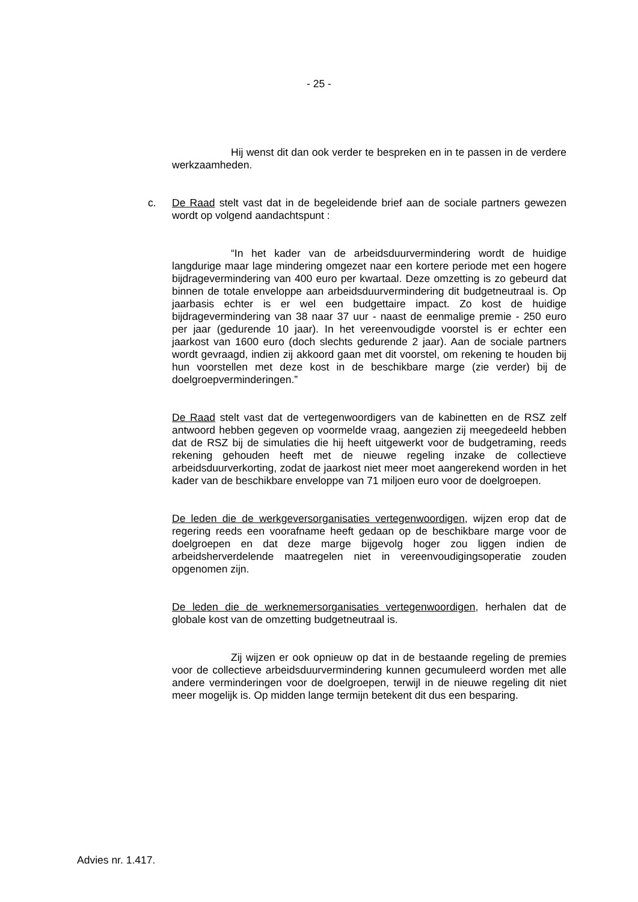- 25 -
Hij wenst dit dan ook verder te bespreken en in te passen in de verdere werkzaamheden.
c. De Raad stelt vast dat in de begeleidende brief aan de sociale partners gewezen wordt op volgend aandachtspunt :
“In het kader van de arbeidsduurvermindering wordt de huidige langdurige maar lage mindering omgezet naar een kortere periode met een hogere bijdragevermindering van 400 euro per kwartaal. Deze omzetting is zo gebeurd dat binnen de totale enveloppe aan arbeidsduurvermindering dit budgetneutraal is. Op jaarbasis echter is er wel een budgettaire impact. Zo kost de huidige bijdragevermindering van 38 naar 37 uur - naast de eenmalige premie - 250 euro per jaar (gedurende 10 jaar). In het vereenvoudigde voorstel is er echter een jaarkost van 1600 euro (doch slechts gedurende 2 jaar). Aan de sociale partners wordt gevraagd, indien zij akkoord gaan met dit voorstel, om rekening te houden bij hun voorstellen met deze kost in de beschikbare marge (zie verder) bij de doelgroepverminderingen.”
De Raad stelt vast dat de vertegenwoordigers van de kabinetten en de RSZ zelf antwoord hebben gegeven op voormelde vraag, aangezien zij meegedeeld hebben dat de RSZ bij de simulaties die hij heeft uitgewerkt voor de budgetraming, reeds rekening gehouden heeft met de nieuwe regeling inzake de collectieve arbeidsduurverkorting, zodat de jaarkost niet meer moet aangerekend worden in het kader van de beschikbare enveloppe van 71 miljoen euro voor de doelgroepen.
De leden die de werkgeversorganisaties vertegenwoordigen, wijzen erop dat de regering reeds een voorafname heeft gedaan op de beschikbare marge voor de doelgroepen en dat deze marge bijgevolg hoger zou liggen indien de arbeidsherverdelende maatregelen niet in vereenvoudigingsoperatie zouden opgenomen zijn.
De leden die de werknemersorganisaties vertegenwoordigen, herhalen dat de globale kost van de omzetting budgetneutraal is.
Zij wijzen er ook opnieuw op dat in de bestaande regeling de premies voor de collectieve arbeidsduurvermindering kunnen gecumuleerd worden met alle andere verminderingen voor de doelgroepen, terwijl in de nieuwe regeling dit niet meer mogelijk is. Op midden lange termijn betekent dit dus een besparing.
Advies nr. 1.417.